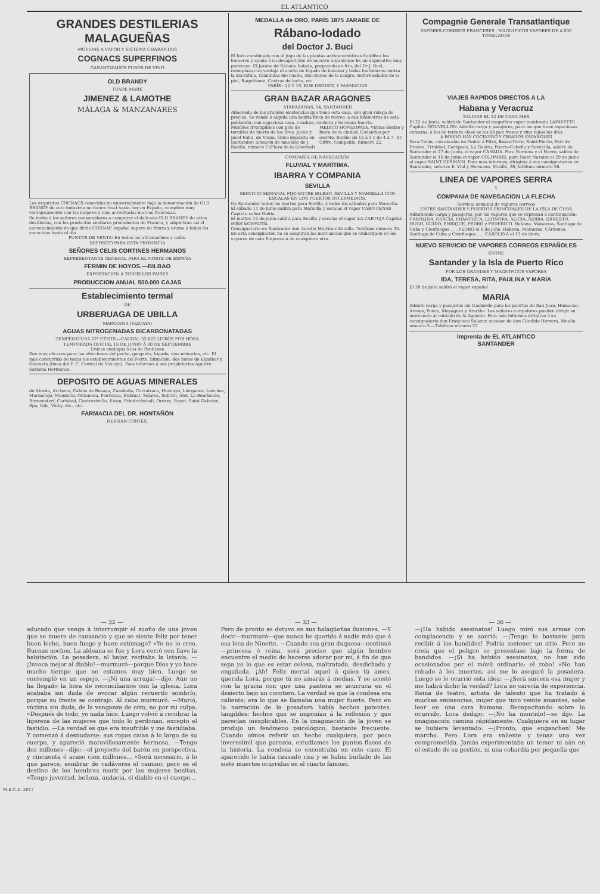EL ATLANTICO
GRANDES DESTILERIAS MALAGUEÑAS
MOVIDAS A VAPOR Y SISTEMA CHARANTAIS
COGNACS SUPERFINOS
GARANTIZADOS PUROS DE VINO
OLD BRANDY
TRADE MARK
JIMENEZ & LAMOTHE
MÁLAGA & MANZANARES
Los exquisitos COGNACS conocidos ya universalmente bajo la denominación de OLD BRANDY de esta industria no tienen rival hasta hoy en España, compiten muy ventajosamente con las mejores y más acreditadas marcas francesas.
Se invita á los señores consumidores a comparar el delicado OLD BRANDY de estas destilerías, con los productos similares procedentes de Francia, y adquirirán así el convencimiento de que dicho COGNAC español supera en finura y aroma á todos los conocidos hasta el día.
PUNTOS DE VENTA: En todos los ultramarinos y cafés.
DEPOSITO PARA ESTA PROVINCIA
SEÑORES CELIS CORTINES HERMANOS
REPRESENTANTE GENERAL PARA EL NORTE DE ESPAÑA
FERMIN DE HOYOS.—BILBAO
EXPORTACION A TODOS LOS PAISES
PRODUCCION ANUAL 500.000 CAJAS
Establecimiento termal
DE
URBERUAGA DE UBILLA
MARQUINA (VIZCAYA)
AGUAS NITROGENADAS BICARBONATADAS
TEMPERATURA 27° CÉNTS.—CAUDAL 32.622 LITROS POR HORA
TEMPORADA OFICIAL 15 DE JUNIO Á 30 DE SEPTIEMBRE
Unicas análogas á las de Panticosa
Son muy eficaces para las afecciones del pecho, garganta, hígado, vías urinarias, etc. El más concurrido de todos los establecimientos del Norte. Situación, dos horas de Elgoibar y Olacueta (línea del F. C. Central de Vizcaya). Para informes á sus propietarios Aguirre Sarasua Hermanos.
DEPOSITO DE AGUAS MINERALES
de Alceda, Archena, Caldas de Besaya, Carabaña, Carratraca, Hoznayo, Liérganes, Loeches, Marmolejo, Mondariz, Ontaneda, Panticosa, Rubinat, Solares, Sobrón, Alet, La Bourboule, Birmenstorf, Carlsbad, Contrexéville, Evian, Friedrichshall, Orezza, Royat, Saint Galmier, Spa, Vals, Vichy, etc., etc.
FARMACIA DEL DR. HONTAÑÓN
HERNAN-CORTÉS.
MEDALLA de ORO, PARÍS 1875 JARABE DE
Rábano-Iodado
del Doctor J. Buci
El Iodo combinado con el jugo de las plantas antiescorbúticas fluidifica los humores y ayuda á su desaparición de nuestro organismo: Es un depurativo muy poderoso. El Jarabe de Rábano Iodado, preparado en frío, del Dr J. Buci, reemplaza con ventaja el aceite de hígado de bacalao y todos los ioduros contra la Escrófula, Glándulas del cuello, Afecciones de la sangre, Enfermedades de la piel, Raquitismo, Costras de leche, etc.
PARÍS · 22 Y 19, RUE DROUOT, Y FARMACIAS
GRAN BAZAR ARAGONES
ATARAZANAS, 14, SANTANDER
Almoneda de las grandes existencias que tiene esta casa, con gran rebaja de precios. Se vende ó alquila una bonita finca de recreo, á dos kilómetros de esta población, con espaciosa casa, cuadras, cochera y hermosa huerta.
Muebles irrompibles con piés de tornillos de hierro de los Sres. Jacob y Josef Kohn, de Viena; único depósito en Santander: almacén de muebles de J. Basilla, número 7 (Plaza de la Libertad)
MEDICO HOMEOPATA. Visitas dentro y fuera de la ciudad. Consultas por escrito. Recibe de 12 á 3 y de 4 á 7. Dr. Giffre, Compañía, número 22.
COMPAÑÍA DE NAVEGACIÓN
FLUVIAL Y MARÍTIMA.
IBARRA Y COMPANIA
SEVILLA
SERVICIO SEMANAL FIJO ENTRE BILBAO, SEVILLA Y MARSELLA CON ESCALAS EN LOS PUERTOS INTERMEDIOS.
De Santander todos los martes para Sevilla, y todos los sábados para Marsella.
El sábado 11 de junio saldrá para Marsella y escalas el vapor CABO PENAS Capitán señor Goitia.
El martes 14 de junio saldrá para Sevilla y escalas el vapor LA CARTUJA Capitán señor Echevarría.
Consignatario en Santander don Aurelio Martínez Zorrilla. Teléfono número 35. En esta consignación no se aseguran las mercancías que se embarquen en los vapores de esta Empresa ó de cualquiera otra.
Compagnie Generale Transatlantique
VAPORES-CORREOS FRANCESES · MAGNIFICOS VAPORES DE 4.000 TONELADAS
VIAJES RAPIDOS DIRECTOS A LA
Habana y Veracruz
SALIDAS EL 22 DE CADA MES
El 22 de Junio, saldrá de Santander el magnífico vapor nombrado LAFAYETTE Capitán NOUVELLON. Admite carga y pasajeros, para los que tiene espaciosas cámaras; á los de tercera clase se les dá pan fresco y vino todos los días.
A BORDO HAY COCINERO Y CRIADOS ESPAÑOLES
Para Colon, con escalas en Pointe á Pitre, Basse-Terre, Saint-Pierre, Fort de France, Trinidad, Carúpano, La Guaira, Puerto-Cabello y Savanilla, saldrá de Santander el 27 de Junio, el vapor CANADA. Para Burdeos y el Havre, saldrá de Santander el 16 de junio el vapor COLOMBIE; para Saint Nazaire el 29 de junio el vapor SAINT GERMAIN. Para más informes, dirigirse á sus consignatarios en Santander, señores E. Vial y Hermano, Muelle, 30, teléfono número 58.
LINEA DE VAPORES SERRA
Y
COMPANIA DE NAVEGACION LA FLECHA
Servicio semanal de vapores correos
ENTRE SANTANDER Y PUERTOS PRINCIPALES DE LA ISLA DE CUBA
Admitiendo carga y pasajeros, por los vapores que se expresan á continuación: CAROLINA, GRACIA, FRANCISCA, LEONORA, ALICIA, SERRA, ERNESTO, HUGO, GUIDO, ENRIQUE, PEDRO y FEDERICO. Habana, Matanzas, Santiago de Cuba y Cienfuegos . . . PEDRO el 6 de julio. Habana, Matanzas, Cárdenas, Santiago de Cuba y Cienfuegos . . . CAROLINA el 13 de idem.
NUEVO SERVICIO DE VAPORES CORREOS ESPAÑOLES
ENTRE
Santander y la Isla de Puerto Rico
POR LOS GRANDES Y MAGNÍFICOS VAPORES
IDA, TERESA, RITA, PAULINA Y MARÍA
El 20 de julio saldrá el vapor español
MARIA
Admite carga y pasajeros sin trasbordo para los puertos de San Juan, Humacao, Arroyo, Ponce, Mayaguez y Arecibo. Los señores cargadores pueden dirigir su mercancía al cuidado de la Agencia. Para más informes dirigirse á su consignatario don Francisco Salazar, sucesor de don Cándido Herrera, Muelle, número 5.—Teléfono número 37.
Imprenta de EL ATLANTICO
SANTANDER
— 32 —
educado que venga á interrumpir el sueño de una joven que se muere de cansancio y que se siente feliz por tener buen lecho, buen fuego y buen estómago? «Yo no lo creo. Buenas noches. La aldeana se fue y Lora cerró con llave la habitación. La posadera, al bajar, recitaba la letanía. —¡Invoca mejor al diablo!—murmuró—porque Dios y yo hace mucho tiempo que no estamos muy bien. Luego se contempló en un espejo. —¡Ni una arruga!—dijo. Aún no ha llegado la hora de reconciliarnos con la iglesia. Lora acababa sin duda de evocar algún recuerdo sombrío, porque su frente se contrajo. Al cabo murmuró: —Murió, víctima sin duda, de la venganza de otro, no por mi culpa. «Después de todo, yo nada hice. Luego volvió á recobrar la ligereza de las mujeres que todo lo perdonan, excepto el fastidio. —La verdad es que era insufrible y me fastidiaba. Y comenzó á desnudarse: sus ropas caían á lo largo de su cuerpo, y apareció maravillosamente hermosa. —Tengo dos millones—dijo;—el proyecto del barón en perspectiva, y cincuenta ó acaso cien millones... «Será necesario, á lo que parece, sembrar de cadáveres el camino; pero es el destino de los hombres morir por las mujeres bonitas. «Tengo juventud, belleza, audacia, el diablo en el cuerpo...
— 33 —
Pero de pronto se detuvo en sus halagüeñas ilusiones. —Y decir—murmuró—que nunca he querido á nadie más que á esa loca de Ninette. —Cuando sea gran duquesa—continuó—princesa ó reina, será preciso que algún hombre encuentre el medio de hacerse adorar por mí, á fin de que sepa yo lo que es estar celosa, maltratada, desdichada y engañada. ¡Ah! Feliz mortal aquel á quien tú ames, querida Lora, porque tú no amarás á medias. Y se acostó con la gracia con que una pantera se acurruca en el desierto bajo un cocotero. La verdad es que la condesa era valiente; era lo que se llamaba una mujer fuerte. Pero en la narración de la posadera había hechos patentes, tangibles; hechos que se imponían á la reflexión y que parecían inexplicables. En la imaginación de la joven se produjo un fenómeno psicológico, bastante frecuente. Cuando oímos referir un hecho cualquiera, por poco inverosímil que parezca, estudiamos los puntos flacos de la historia. La condesa se encontraba en este caso. El aparecido le había causado risa y se había burlado de las siete muertes ocurridas en el cuarto famoso.
— 36 —
—¡Ha habido asesinatos! Luego miró sus armas con complacencia y se sonrió: —¡Tengo lo bastante para recibir á los bandidos! Podría sostener un sitio. Pero no creía que el peligro se presentase bajo la forma de bandidos. —¡Si ha habido asesinatos, no han sido ocasionados por el móvil ordinario: el robo! «No han robado á los muertos, así me lo aseguró la posadera. Luego se le ocurrió esta idea: —¿Será sincera esa mujer y me habrá dicho la verdad? Lora no carecía de experiencia. Reina de teatro, artista de talento que ha tratado á muchas eminencias, mujer que tuvo veinte amantes, sabe leer en una cara humana. Recapacitando sobre lo ocurrido, Lora dedujo: —¡No ha mentido!—se dijo. La imaginación camina rápidamente. Cualquiera en su lugar se hubiera levantado: —¡Pronto, que enganchen! Me marcho. Pero Lora era valiente y tenaz una vez comprometida. Jamás experimentaba un temor ni aún en el estado de su gestión, ni una cobardía por pequeña que
M.E.C.D. 2017